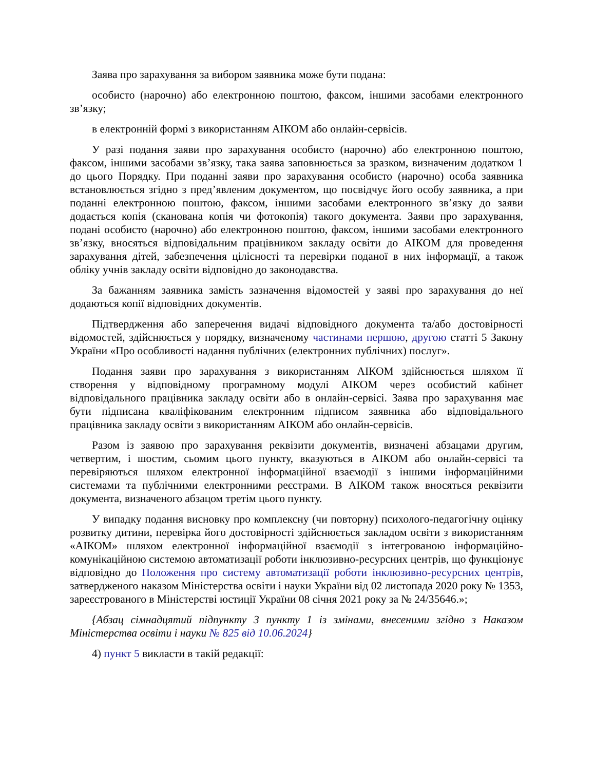Заява про зарахування за вибором заявника може бути подана:
особисто (нарочно) або електронною поштою, факсом, іншими засобами електронного зв’язку;
в електронній формі з використанням АІКОМ або онлайн-сервісів.
У разі подання заяви про зарахування особисто (нарочно) або електронною поштою, факсом, іншими засобами зв’язку, така заява заповнюється за зразком, визначеним додатком 1 до цього Порядку. При поданні заяви про зарахування особисто (нарочно) особа заявника встановлюється згідно з пред’явленим документом, що посвідчує його особу заявника, а при поданні електронною поштою, факсом, іншими засобами електронного зв’язку до заяви додається копія (сканована копія чи фотокопія) такого документа. Заяви про зарахування, подані особисто (нарочно) або електронною поштою, факсом, іншими засобами електронного зв’язку, вносяться відповідальним працівником закладу освіти до АІКОМ для проведення зарахування дітей, забезпечення цілісності та перевірки поданої в них інформації, а також обліку учнів закладу освіти відповідно до законодавства.
За бажанням заявника замість зазначення відомостей у заяві про зарахування до неї додаються копії відповідних документів.
Підтвердження або заперечення видачі відповідного документа та/або достовірності відомостей, здійснюється у порядку, визначеному частинами першою, другою статті 5 Закону України «Про особливості надання публічних (електронних публічних) послуг».
Подання заяви про зарахування з використанням АІКОМ здійснюється шляхом її створення у відповідному програмному модулі АІКОМ через особистий кабінет відповідального працівника закладу освіти або в онлайн-сервісі. Заява про зарахування має бути підписана кваліфікованим електронним підписом заявника або відповідального працівника закладу освіти з використанням АІКОМ або онлайн-сервісів.
Разом із заявою про зарахування реквізити документів, визначені абзацами другим, четвертим, і шостим, сьомим цього пункту, вказуються в АІКОМ або онлайн-сервісі та перевіряються шляхом електронної інформаційної взаємодії з іншими інформаційними системами та публічними електронними реєстрами. В АІКОМ також вносяться реквізити документа, визначеного абзацом третім цього пункту.
У випадку подання висновку про комплексну (чи повторну) психолого-педагогічну оцінку розвитку дитини, перевірка його достовірності здійснюється закладом освіти з використанням «АІКОМ» шляхом електронної інформаційної взаємодії з інтегрованою інформаційно-комунікаційною системою автоматизації роботи інклюзивно-ресурсних центрів, що функціонує відповідно до Положення про систему автоматизації роботи інклюзивно-ресурсних центрів, затвердженого наказом Міністерства освіти і науки України від 02 листопада 2020 року № 1353, зареєстрованого в Міністерстві юстиції України 08 січня 2021 року за № 24/35646.»;
{Абзац сімнадцятий підпункту 3 пункту 1 із змінами, внесеними згідно з Наказом Міністерства освіти і науки № 825 від 10.06.2024}
4) пункт 5 викласти в такій редакції: